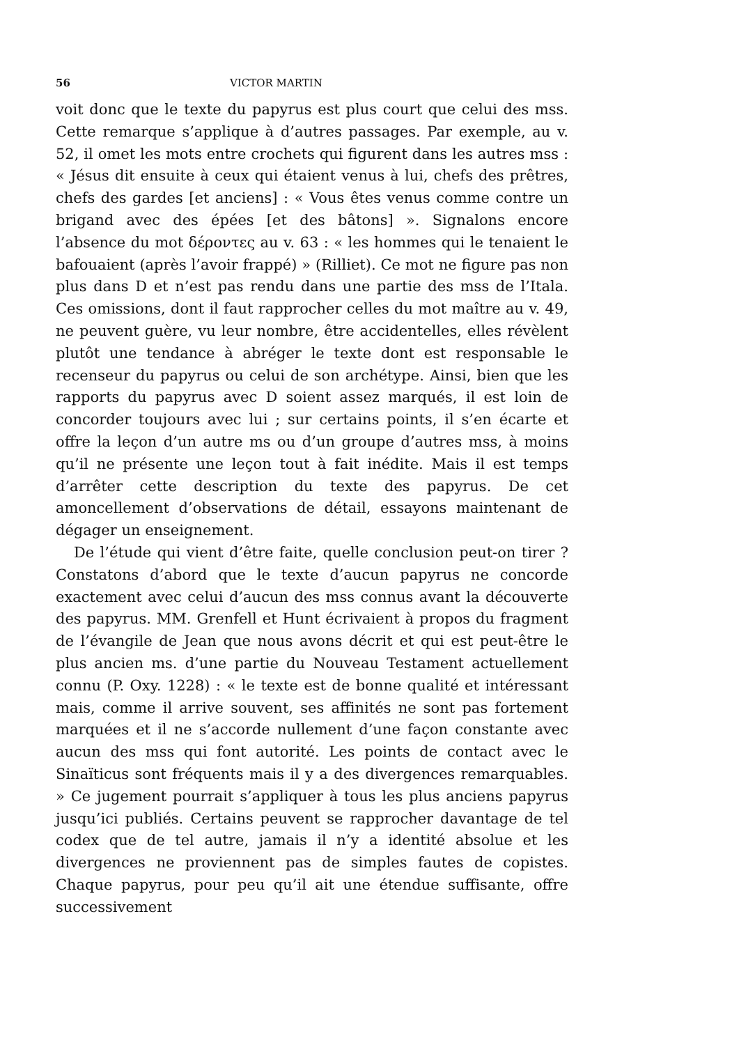56 VICTOR MARTIN
voit donc que le texte du papyrus est plus court que celui des mss. Cette remarque s’applique à d’autres passages. Par exemple, au v. 52, il omet les mots entre crochets qui figurent dans les autres mss : « Jésus dit ensuite à ceux qui étaient venus à lui, chefs des prêtres, chefs des gardes [et anciens] : « Vous êtes venus comme contre un brigand avec des épées [et des bâtons] ». Signalons encore l’absence du mot δέροντες au v. 63 : « les hommes qui le tenaient le bafouaient (après l’avoir frappé) » (Rilliet). Ce mot ne figure pas non plus dans D et n’est pas rendu dans une partie des mss de l’Itala. Ces omissions, dont il faut rapprocher celles du mot maître au v. 49, ne peuvent guère, vu leur nombre, être accidentelles, elles révèlent plutôt une tendance à abréger le texte dont est responsable le recenseur du papyrus ou celui de son archétype. Ainsi, bien que les rapports du papyrus avec D soient assez marqués, il est loin de concorder toujours avec lui ; sur certains points, il s’en écarte et offre la leçon d’un autre ms ou d’un groupe d’autres mss, à moins qu’il ne présente une leçon tout à fait inédite. Mais il est temps d’arrêter cette description du texte des papyrus. De cet amoncellement d’observations de détail, essayons maintenant de dégager un enseignement.
De l’étude qui vient d’être faite, quelle conclusion peut-on tirer ? Constatons d’abord que le texte d’aucun papyrus ne concorde exactement avec celui d’aucun des mss connus avant la découverte des papyrus. MM. Grenfell et Hunt écrivaient à propos du fragment de l’évangile de Jean que nous avons décrit et qui est peut-être le plus ancien ms. d’une partie du Nouveau Testament actuellement connu (P. Oxy. 1228) : « le texte est de bonne qualité et intéressant mais, comme il arrive souvent, ses affinités ne sont pas fortement marquées et il ne s’accorde nullement d’une façon constante avec aucun des mss qui font autorité. Les points de contact avec le Sinaïticus sont fréquents mais il y a des divergences remarquables. » Ce jugement pourrait s’appliquer à tous les plus anciens papyrus jusqu’ici publiés. Certains peuvent se rapprocher davantage de tel codex que de tel autre, jamais il n’y a identité absolue et les divergences ne proviennent pas de simples fautes de copistes. Chaque papyrus, pour peu qu’il ait une étendue suffisante, offre successivement